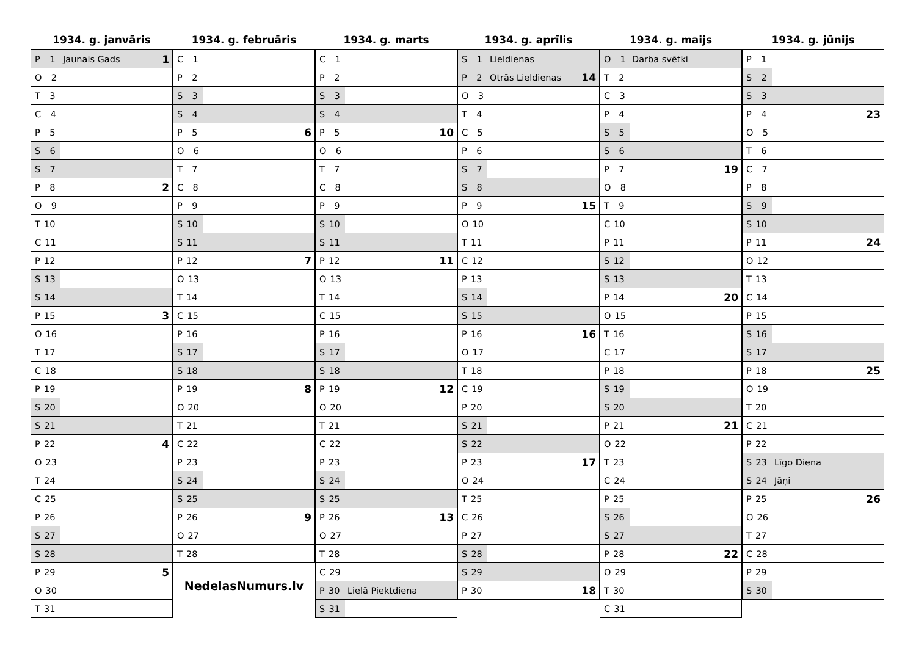1934. g. janvāris
| P 1 | Jaunais Gads | 1 |
| O 2 | | |
| T 3 | | |
| C 4 | | |
| P 5 | | |
| S 6 | | |
| S 7 | | |
| P 8 | | 2 |
| O 9 | | |
| T 10 | | |
| C 11 | | |
| P 12 | | |
| S 13 | | |
| S 14 | | |
| P 15 | | 3 |
| O 16 | | |
| T 17 | | |
| C 18 | | |
| P 19 | | |
| S 20 | | |
| S 21 | | |
| P 22 | | 4 |
| O 23 | | |
| T 24 | | |
| C 25 | | |
| P 26 | | |
| S 27 | | |
| S 28 | | |
| P 29 | | 5 |
| O 30 | | |
| T 31 | | |
1934. g. februāris
| C 1 | | |
| P 2 | | |
| S 3 | | |
| S 4 | | |
| P 5 | | 6 |
| O 6 | | |
| T 7 | | |
| C 8 | | |
| P 9 | | |
| S 10 | | |
| S 11 | | |
| P 12 | | 7 |
| O 13 | | |
| T 14 | | |
| C 15 | | |
| P 16 | | |
| S 17 | | |
| S 18 | | |
| P 19 | | 8 |
| O 20 | | |
| T 21 | | |
| C 22 | | |
| P 23 | | |
| S 24 | | |
| S 25 | | |
| P 26 | | 9 |
| O 27 | | |
| T 28 | | |
NedelasNumurs.lv
1934. g. marts
| C 1 | | |
| P 2 | | |
| S 3 | | |
| S 4 | | |
| P 5 | | 10 |
| O 6 | | |
| T 7 | | |
| C 8 | | |
| P 9 | | |
| S 10 | | |
| S 11 | | |
| P 12 | | 11 |
| O 13 | | |
| T 14 | | |
| C 15 | | |
| P 16 | | |
| S 17 | | |
| S 18 | | |
| P 19 | | 12 |
| O 20 | | |
| T 21 | | |
| C 22 | | |
| P 23 | | |
| S 24 | | |
| S 25 | | |
| P 26 | | 13 |
| O 27 | | |
| T 28 | | |
| C 29 | | |
| P 30 | Lielā Piektdiena | |
| S 31 | | |
1934. g. aprīlis
| S 1 | Lieldienas | |
| P 2 | Otrās Lieldienas | 14 |
| O 3 | | |
| T 4 | | |
| C 5 | | |
| P 6 | | |
| S 7 | | |
| S 8 | | |
| P 9 | | 15 |
| O 10 | | |
| T 11 | | |
| C 12 | | |
| P 13 | | |
| S 14 | | |
| S 15 | | |
| P 16 | | 16 |
| O 17 | | |
| T 18 | | |
| C 19 | | |
| P 20 | | |
| S 21 | | |
| S 22 | | |
| P 23 | | 17 |
| O 24 | | |
| T 25 | | |
| C 26 | | |
| P 27 | | |
| S 28 | | |
| S 29 | | |
| P 30 | | 18 |
1934. g. maijs
| O 1 | Darba svētki | |
| T 2 | | |
| C 3 | | |
| P 4 | | |
| S 5 | | |
| S 6 | | |
| P 7 | | 19 |
| O 8 | | |
| T 9 | | |
| C 10 | | |
| P 11 | | |
| S 12 | | |
| S 13 | | |
| P 14 | | 20 |
| O 15 | | |
| T 16 | | |
| C 17 | | |
| P 18 | | |
| S 19 | | |
| S 20 | | |
| P 21 | | 21 |
| O 22 | | |
| T 23 | | |
| C 24 | | |
| P 25 | | |
| S 26 | | |
| S 27 | | |
| P 28 | | 22 |
| O 29 | | |
| T 30 | | |
| C 31 | | |
1934. g. jūnijs
| P 1 | | |
| S 2 | | |
| S 3 | | |
| P 4 | | 23 |
| O 5 | | |
| T 6 | | |
| C 7 | | |
| P 8 | | |
| S 9 | | |
| S 10 | | |
| P 11 | | 24 |
| O 12 | | |
| T 13 | | |
| C 14 | | |
| P 15 | | |
| S 16 | | |
| S 17 | | |
| P 18 | | 25 |
| O 19 | | |
| T 20 | | |
| C 21 | | |
| P 22 | | |
| S 23 | Līgo Diena | |
| S 24 | Jāņi | |
| P 25 | | 26 |
| O 26 | | |
| T 27 | | |
| C 28 | | |
| P 29 | | |
| S 30 | | |